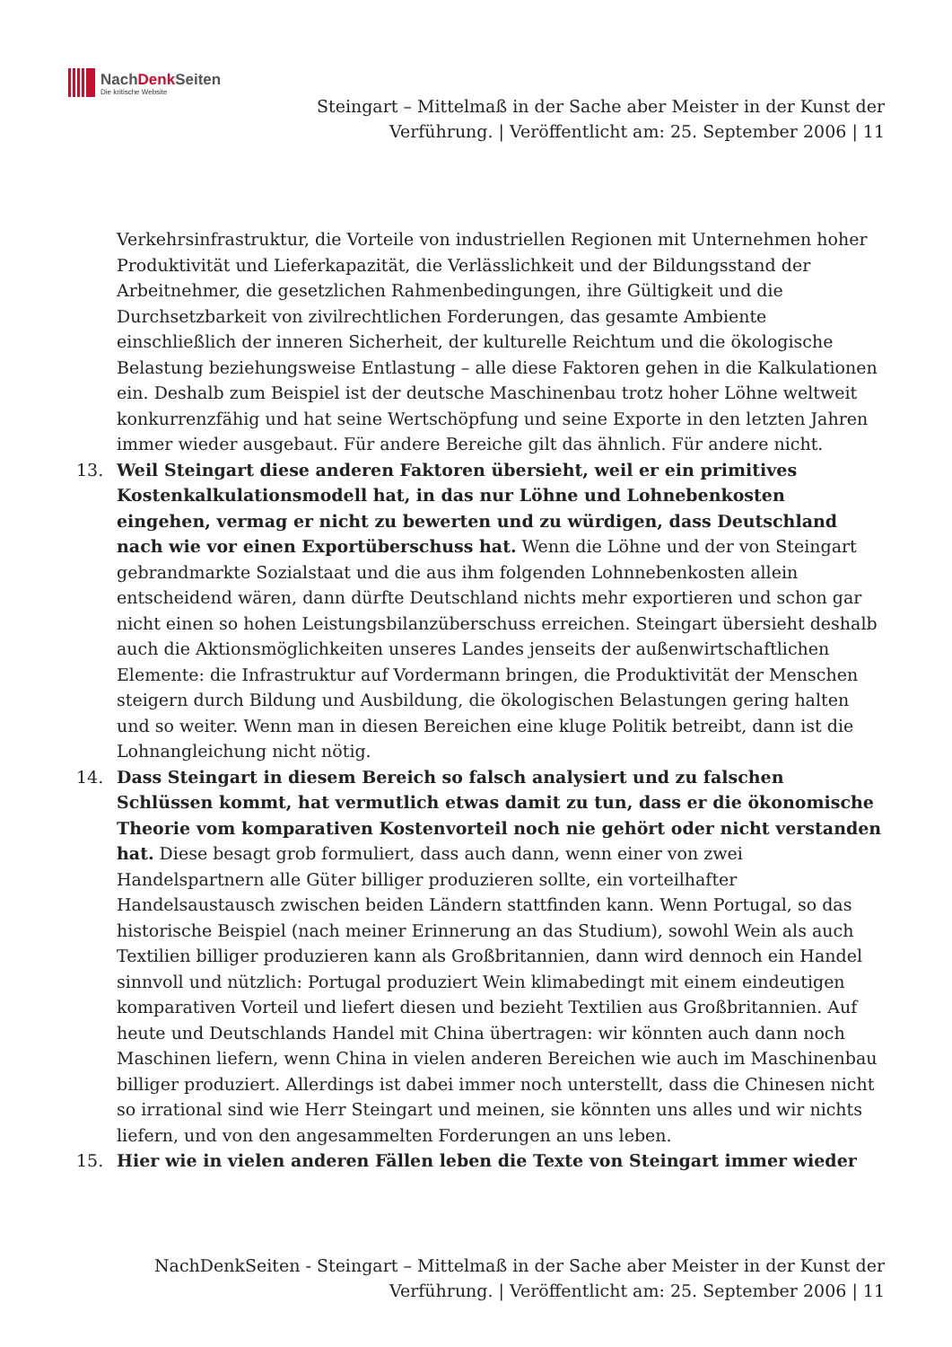NachDenk Seiten
Die kritische Website
Steingart – Mittelmaß in der Sache aber Meister in der Kunst der Verführung. | Veröffentlicht am: 25. September 2006 | 11
Verkehrsinfrastruktur, die Vorteile von industriellen Regionen mit Unternehmen hoher Produktivität und Lieferkapazität, die Verlässlichkeit und der Bildungsstand der Arbeitnehmer, die gesetzlichen Rahmenbedingungen, ihre Gültigkeit und die Durchsetzbarkeit von zivilrechtlichen Forderungen, das gesamte Ambiente einschließlich der inneren Sicherheit, der kulturelle Reichtum und die ökologische Belastung beziehungsweise Entlastung – alle diese Faktoren gehen in die Kalkulationen ein. Deshalb zum Beispiel ist der deutsche Maschinenbau trotz hoher Löhne weltweit konkurrenzfähig und hat seine Wertschöpfung und seine Exporte in den letzten Jahren immer wieder ausgebaut. Für andere Bereiche gilt das ähnlich. Für andere nicht.
13. Weil Steingart diese anderen Faktoren übersieht, weil er ein primitives Kostenkalkulationsmodell hat, in das nur Löhne und Lohnebenkosten eingehen, vermag er nicht zu bewerten und zu würdigen, dass Deutschland nach wie vor einen Exportüberschuss hat. Wenn die Löhne und der von Steingart gebrandmarkte Sozialstaat und die aus ihm folgenden Lohnnebenkosten allein entscheidend wären, dann dürfte Deutschland nichts mehr exportieren und schon gar nicht einen so hohen Leistungsbilanzüberschuss erreichen. Steingart übersieht deshalb auch die Aktionsmöglichkeiten unseres Landes jenseits der außenwirtschaftlichen Elemente: die Infrastruktur auf Vordermann bringen, die Produktivität der Menschen steigern durch Bildung und Ausbildung, die ökologischen Belastungen gering halten und so weiter. Wenn man in diesen Bereichen eine kluge Politik betreibt, dann ist die Lohnangleichung nicht nötig.
14. Dass Steingart in diesem Bereich so falsch analysiert und zu falschen Schlüssen kommt, hat vermutlich etwas damit zu tun, dass er die ökonomische Theorie vom komparativen Kostenvorteil noch nie gehört oder nicht verstanden hat. Diese besagt grob formuliert, dass auch dann, wenn einer von zwei Handelspartnern alle Güter billiger produzieren sollte, ein vorteilhafter Handelsaustausch zwischen beiden Ländern stattfinden kann. Wenn Portugal, so das historische Beispiel (nach meiner Erinnerung an das Studium), sowohl Wein als auch Textilien billiger produzieren kann als Großbritannien, dann wird dennoch ein Handel sinnvoll und nützlich: Portugal produziert Wein klimabedingt mit einem eindeutigen komparativen Vorteil und liefert diesen und bezieht Textilien aus Großbritannien. Auf heute und Deutschlands Handel mit China übertragen: wir könnten auch dann noch Maschinen liefern, wenn China in vielen anderen Bereichen wie auch im Maschinenbau billiger produziert. Allerdings ist dabei immer noch unterstellt, dass die Chinesen nicht so irrational sind wie Herr Steingart und meinen, sie könnten uns alles und wir nichts liefern, und von den angesammelten Forderungen an uns leben.
15. Hier wie in vielen anderen Fällen leben die Texte von Steingart immer wieder
NachDenkSeiten - Steingart – Mittelmaß in der Sache aber Meister in der Kunst der Verführung. | Veröffentlicht am: 25. September 2006 | 11